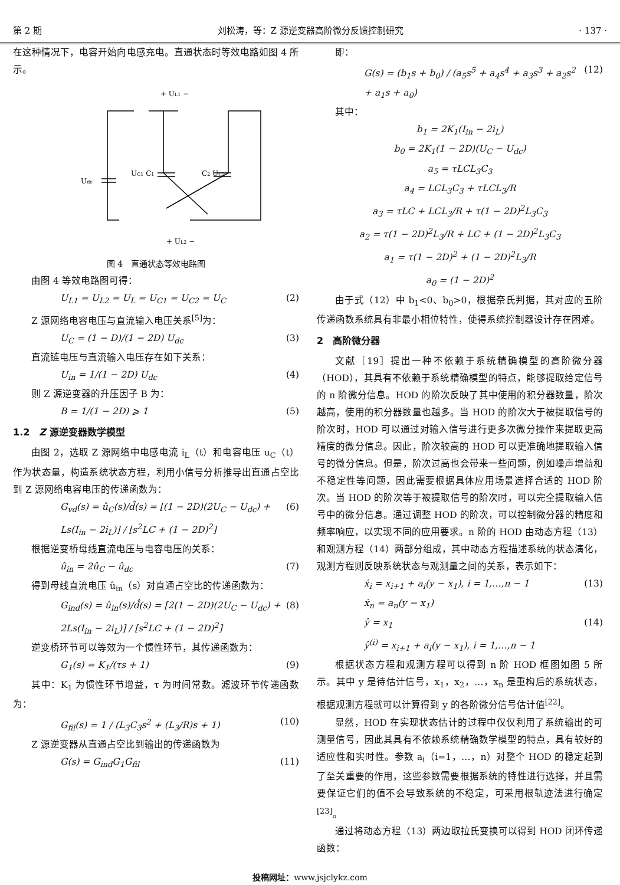第 2 期 刘松涛，等：Z 源逆变器高阶微分反馈控制研究 · 137 ·
在这种情况下，电容开始向电感充电。直通状态时等效电路如图 4 所示。
+ UL1 −
Udc
UC1 C1
C2 UC2
+ UL2 −
图 4　直通状态等效电路图
由图 4 等效电路图可得：
U<sub>L1</sub> = U<sub>L2</sub> = U<sub>L</sub> = U<sub>C1</sub> = U<sub>C2</sub> = U<sub>C</sub> (2)
Z 源网络电容电压与直流输入电压关系<sup>[5]</sup>为：
U<sub>C</sub> = (1 − D)/(1 − 2D) U<sub>dc</sub> (3)
直流链电压与直流输入电压存在如下关系：
U<sub>in</sub> = 1/(1 − 2D) U<sub>dc</sub> (4)
则 Z 源逆变器的升压因子 B 为：
B = 1/(1 − 2D) ⩾ 1 (5)
1.2　Z 源逆变器数学模型
由图 2，选取 Z 源网络中电感电流 i<sub>L</sub>（t）和电容电压 u<sub>C</sub>（t）作为状态量，构造系统状态方程，利用小信号分析推导出直通占空比到 Z 源网络电容电压的传递函数为：
G<sub>vd</sub>(s) = û<sub>C</sub>(s)/d̂(s) = [(1 − 2D)(2U<sub>C</sub> − U<sub>dc</sub>) + Ls(I<sub>in</sub> − 2i<sub>L</sub>)] / [s<sup>2</sup>LC + (1 − 2D)<sup>2</sup>] (6)
根据逆变桥母线直流电压与电容电压的关系：
û<sub>in</sub> = 2û<sub>C</sub> − û<sub>dc</sub> (7)
得到母线直流电压 û<sub>in</sub>（s）对直通占空比的传递函数为：
G<sub>ind</sub>(s) = û<sub>in</sub>(s)/d̂(s) = [2(1 − 2D)(2U<sub>C</sub> − U<sub>dc</sub>) + 2Ls(I<sub>in</sub> − 2i<sub>L</sub>)] / [s<sup>2</sup>LC + (1 − 2D)<sup>2</sup>] (8)
逆变桥环节可以等效为一个惯性环节，其传递函数为：
G<sub>1</sub>(s) = K<sub>1</sub>/(τs + 1) (9)
其中：K<sub>1</sub> 为惯性环节增益，τ 为时间常数。滤波环节传递函数为：
G<sub>fil</sub>(s) = 1 / (L<sub>3</sub>C<sub>3</sub>s<sup>2</sup> + (L<sub>3</sub>/R)s + 1) (10)
Z 源逆变器从直通占空比到输出的传递函数为
G(s) = G<sub>ind</sub>G<sub>1</sub>G<sub>fil</sub> (11)
即：
G(s) = (b<sub>1</sub>s + b<sub>0</sub>) / (a<sub>5</sub>s<sup>5</sup> + a<sub>4</sub>s<sup>4</sup> + a<sub>3</sub>s<sup>3</sup> + a<sub>2</sub>s<sup>2</sup> + a<sub>1</sub>s + a<sub>0</sub>) (12)
其中：
b<sub>1</sub> = 2K<sub>1</sub>(I<sub>in</sub> − 2i<sub>L</sub>)
b<sub>0</sub> = 2K<sub>1</sub>(1 − 2D)(U<sub>C</sub> − U<sub>dc</sub>)
a<sub>5</sub> = τLCL<sub>3</sub>C<sub>3</sub>
a<sub>4</sub> = LCL<sub>3</sub>C<sub>3</sub> + τLCL<sub>3</sub>/R
a<sub>3</sub> = τLC + LCL<sub>3</sub>/R + τ(1 − 2D)<sup>2</sup>L<sub>3</sub>C<sub>3</sub>
a<sub>2</sub> = τ(1 − 2D)<sup>2</sup>L<sub>3</sub>/R + LC + (1 − 2D)<sup>2</sup>L<sub>3</sub>C<sub>3</sub>
a<sub>1</sub> = τ(1 − 2D)<sup>2</sup> + (1 − 2D)<sup>2</sup>L<sub>3</sub>/R
a<sub>0</sub> = (1 − 2D)<sup>2</sup>
由于式（12）中 b<sub>1</sub><0、b<sub>0</sub>>0，根据奈氏判据，其对应的五阶传递函数系统具有非最小相位特性，使得系统控制器设计存在困难。
2　高阶微分器
文献［19］提出一种不依赖于系统精确模型的高阶微分器（HOD），其具有不依赖于系统精确模型的特点，能够提取给定信号的 n 阶微分信息。HOD 的阶次反映了其中使用的积分器数量，阶次越高，使用的积分器数量也越多。当 HOD 的阶次大于被提取信号的阶次时，HOD 可以通过对输入信号进行更多次微分操作来提取更高精度的微分信息。因此，阶次较高的 HOD 可以更准确地提取输入信号的微分信息。但是，阶次过高也会带来一些问题，例如噪声增益和不稳定性等问题，因此需要根据具体应用场景选择合适的 HOD 阶次。当 HOD 的阶次等于被提取信号的阶次时，可以完全提取输入信号中的微分信息。通过调整 HOD 的阶次，可以控制微分器的精度和频率响应，以实现不同的应用要求。n 阶的 HOD 由动态方程（13）和观测方程（14）两部分组成，其中动态方程描述系统的状态演化，观测方程则反映系统状态与观测量之间的关系，表示如下：
ẋ<sub>i</sub> = x<sub>i+1</sub> + a<sub>i</sub>(y − x<sub>1</sub>), i = 1,…,n − 1
ẋ<sub>n</sub> = a<sub>n</sub>(y − x<sub>1</sub>) (13)
ŷ = x<sub>1</sub>
ŷ<sup>(i)</sup> = x<sub>i+1</sub> + a<sub>i</sub>(y − x<sub>1</sub>), i = 1,…,n − 1 (14)
根据状态方程和观测方程可以得到 n 阶 HOD 框图如图 5 所示。其中 y 是待估计信号，x<sub>1</sub>，x<sub>2</sub>，…，x<sub>n</sub> 是重构后的系统状态，根据观测方程就可以计算得到 y 的各阶微分信号估计值<sup>[22]</sup>。
显然，HOD 在实现状态估计的过程中仅仅利用了系统输出的可测量信号，因此其具有不依赖系统精确数学模型的特点，具有较好的适应性和实时性。参数 a<sub>i</sub>（i=1，…，n）对整个 HOD 的稳定起到了至关重要的作用，这些参数需要根据系统的特性进行选择，并且需要保证它们的值不会导致系统的不稳定，可采用根轨迹法进行确定<sup>[23]</sup>。
通过将动态方程（13）两边取拉氏变换可以得到 HOD 闭环传递函数：
投稿网址：www.jsjclykz.com